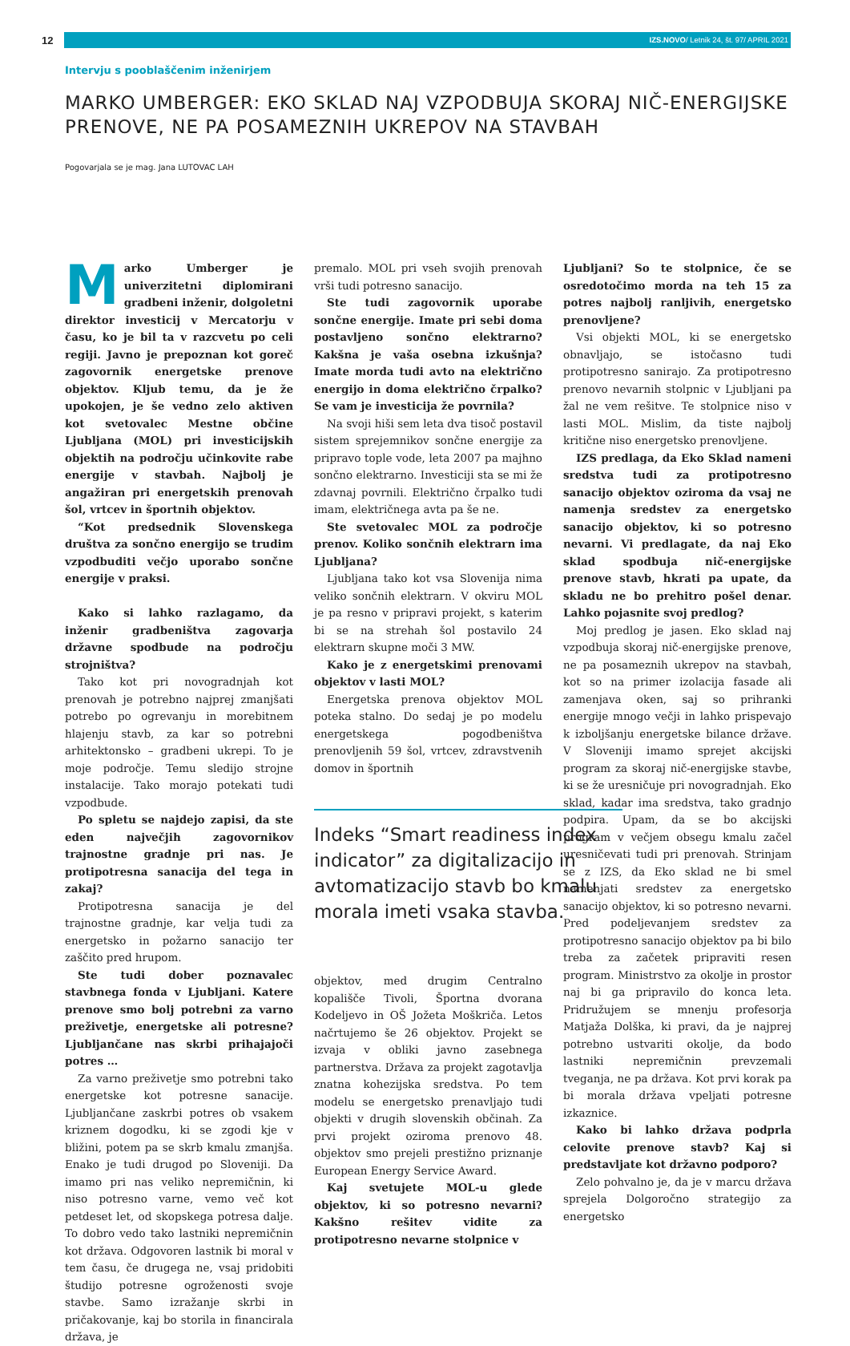12
IZS.NOVO/ Letnik 24, št. 97/ APRIL 2021
Intervju s pooblaščenim inženirjem
MARKO UMBERGER: EKO SKLAD NAJ VZPODBUJA SKORAJ NIČ-ENERGIJSKE PRENOVE, NE PA POSAMEZNIH UKREPOV NA STAVBAH
Pogovarjala se je mag. Jana LUTOVAC LAH
Marko Umberger je univerzitetni diplomirani gradbeni inženir, dolgoletni direktor investicij v Mercatorju v času, ko je bil ta v razcvetu po celi regiji. Javno je prepoznan kot goreč zagovornik energetske prenove objektov. Kljub temu, da je že upokojen, je še vedno zelo aktiven kot svetovalec Mestne občine Ljubljana (MOL) pri investicijskih objektih na področju učinkovite rabe energije v stavbah. Najbolj je angažiran pri energetskih prenovah šol, vrtcev in športnih objektov.
“Kot predsednik Slovenskega društva za sončno energijo se trudim vzpodbuditi večjo uporabo sončne energije v praksi.
Kako si lahko razlagamo, da inženir gradbeništva zagovarja državne spodbude na področju strojništva?
Tako kot pri novogradnjah kot prenovah je potrebno najprej zmanjšati potrebo po ogrevanju in morebitnem hlajenju stavb, za kar so potrebni arhitektonsko – gradbeni ukrepi. To je moje področje. Temu sledijo strojne instalacije. Tako morajo potekati tudi vzpodbude.
Po spletu se najdejo zapisi, da ste eden največjih zagovornikov trajnostne gradnje pri nas. Je protipotresna sanacija del tega in zakaj?
Protipotresna sanacija je del trajnostne gradnje, kar velja tudi za energetsko in požarno sanacijo ter zaščito pred hrupom.
Ste tudi dober poznavalec stavbnega fonda v Ljubljani. Katere prenove smo bolj potrebni za varno preživetje, energetske ali potresne? Ljubljančane nas skrbi prihajajoči potres …
Za varno preživetje smo potrebni tako energetske kot potresne sanacije. Ljubljančane zaskrbi potres ob vsakem kriznem dogodku, ki se zgodi kje v bližini, potem pa se skrb kmalu zmanjša. Enako je tudi drugod po Sloveniji. Da imamo pri nas veliko nepremičnin, ki niso potresno varne, vemo več kot petdeset let, od skopskega potresa dalje. To dobro vedo tako lastniki nepremičnin kot država. Odgovoren lastnik bi moral v tem času, če drugega ne, vsaj pridobiti študijo potresne ogroženosti svoje stavbe. Samo izražanje skrbi in pričakovanje, kaj bo storila in financirala država, je
premalo. MOL pri vseh svojih prenovah vrši tudi potresno sanacijo.
Ste tudi zagovornik uporabe sončne energije. Imate pri sebi doma postavljeno sončno elektrarno? Kakšna je vaša osebna izkušnja? Imate morda tudi avto na električno energijo in doma električno črpalko? Se vam je investicija že povrnila?
Na svoji hiši sem leta dva tisoč postavil sistem sprejemnikov sončne energije za pripravo tople vode, leta 2007 pa majhno sončno elektrarno. Investiciji sta se mi že zdavnaj povrnili. Električno črpalko tudi imam, električnega avta pa še ne.
Ste svetovalec MOL za področje prenov. Koliko sončnih elektrarn ima Ljubljana?
Ljubljana tako kot vsa Slovenija nima veliko sončnih elektrarn. V okviru MOL je pa resno v pripravi projekt, s katerim bi se na strehah šol postavilo 24 elektrarn skupne moči 3 MW.
Kako je z energetskimi prenovami objektov v lasti MOL?
Energetska prenova objektov MOL poteka stalno. Do sedaj je po modelu energetskega pogodbeništva prenovljenih 59 šol, vrtcev, zdravstvenih domov in športnih
Indeks “Smart readiness index indicator” za digitalizacijo in avtomatizacijo stavb bo kmalu morala imeti vsaka stavba.
objektov, med drugim Centralno kopališče Tivoli, Športna dvorana Kodeljevo in OŠ Jožeta Moškriča. Letos načrtujemo še 26 objektov. Projekt se izvaja v obliki javno zasebnega partnerstva. Država za projekt zagotavlja znatna kohezijska sredstva. Po tem modelu se energetsko prenavljajo tudi objekti v drugih slovenskih občinah. Za prvi projekt oziroma prenovo 48. objektov smo prejeli prestižno priznanje European Energy Service Award.
Kaj svetujete MOL-u glede objektov, ki so potresno nevarni? Kakšno rešitev vidite za protipotresno nevarne stolpnice v
Ljubljani? So te stolpnice, če se osredotočimo morda na teh 15 za potres najbolj ranljivih, energetsko prenovljene?
Vsi objekti MOL, ki se energetsko obnavljajo, se istočasno tudi protipotresno sanirajo. Za protipotresno prenovo nevarnih stolpnic v Ljubljani pa žal ne vem rešitve. Te stolpnice niso v lasti MOL. Mislim, da tiste najbolj kritične niso energetsko prenovljene.
IZS predlaga, da Eko Sklad nameni sredstva tudi za protipotresno sanacijo objektov oziroma da vsaj ne namenja sredstev za energetsko sanacijo objektov, ki so potresno nevarni. Vi predlagate, da naj Eko sklad spodbuja nič-energijske prenove stavb, hkrati pa upate, da skladu ne bo prehitro pošel denar. Lahko pojasnite svoj predlog?
Moj predlog je jasen. Eko sklad naj vzpodbuja skoraj nič-energijske prenove, ne pa posameznih ukrepov na stavbah, kot so na primer izolacija fasade ali zamenjava oken, saj so prihranki energije mnogo večji in lahko prispevajo k izboljšanju energetske bilance države. V Sloveniji imamo sprejet akcijski program za skoraj nič-energijske stavbe, ki se že uresničuje pri novogradnjah. Eko sklad, kadar ima sredstva, tako gradnjo podpira. Upam, da se bo akcijski program v večjem obsegu kmalu začel uresničevati tudi pri prenovah. Strinjam se z IZS, da Eko sklad ne bi smel namenjati sredstev za energetsko sanacijo objektov, ki so potresno nevarni. Pred podeljevanjem sredstev za protipotresno sanacijo objektov pa bi bilo treba za začetek pripraviti resen program. Ministrstvo za okolje in prostor naj bi ga pripravilo do konca leta. Pridružujem se mnenju profesorja Matjaža Dolška, ki pravi, da je najprej potrebno ustvariti okolje, da bodo lastniki nepremičnin prevzemali tveganja, ne pa država. Kot prvi korak pa bi morala država vpeljati potresne izkaznice.
Kako bi lahko država podprla celovite prenove stavb? Kaj si predstavljate kot državno podporo?
Zelo pohvalno je, da je v marcu država sprejela Dolgoročno strategijo za energetsko